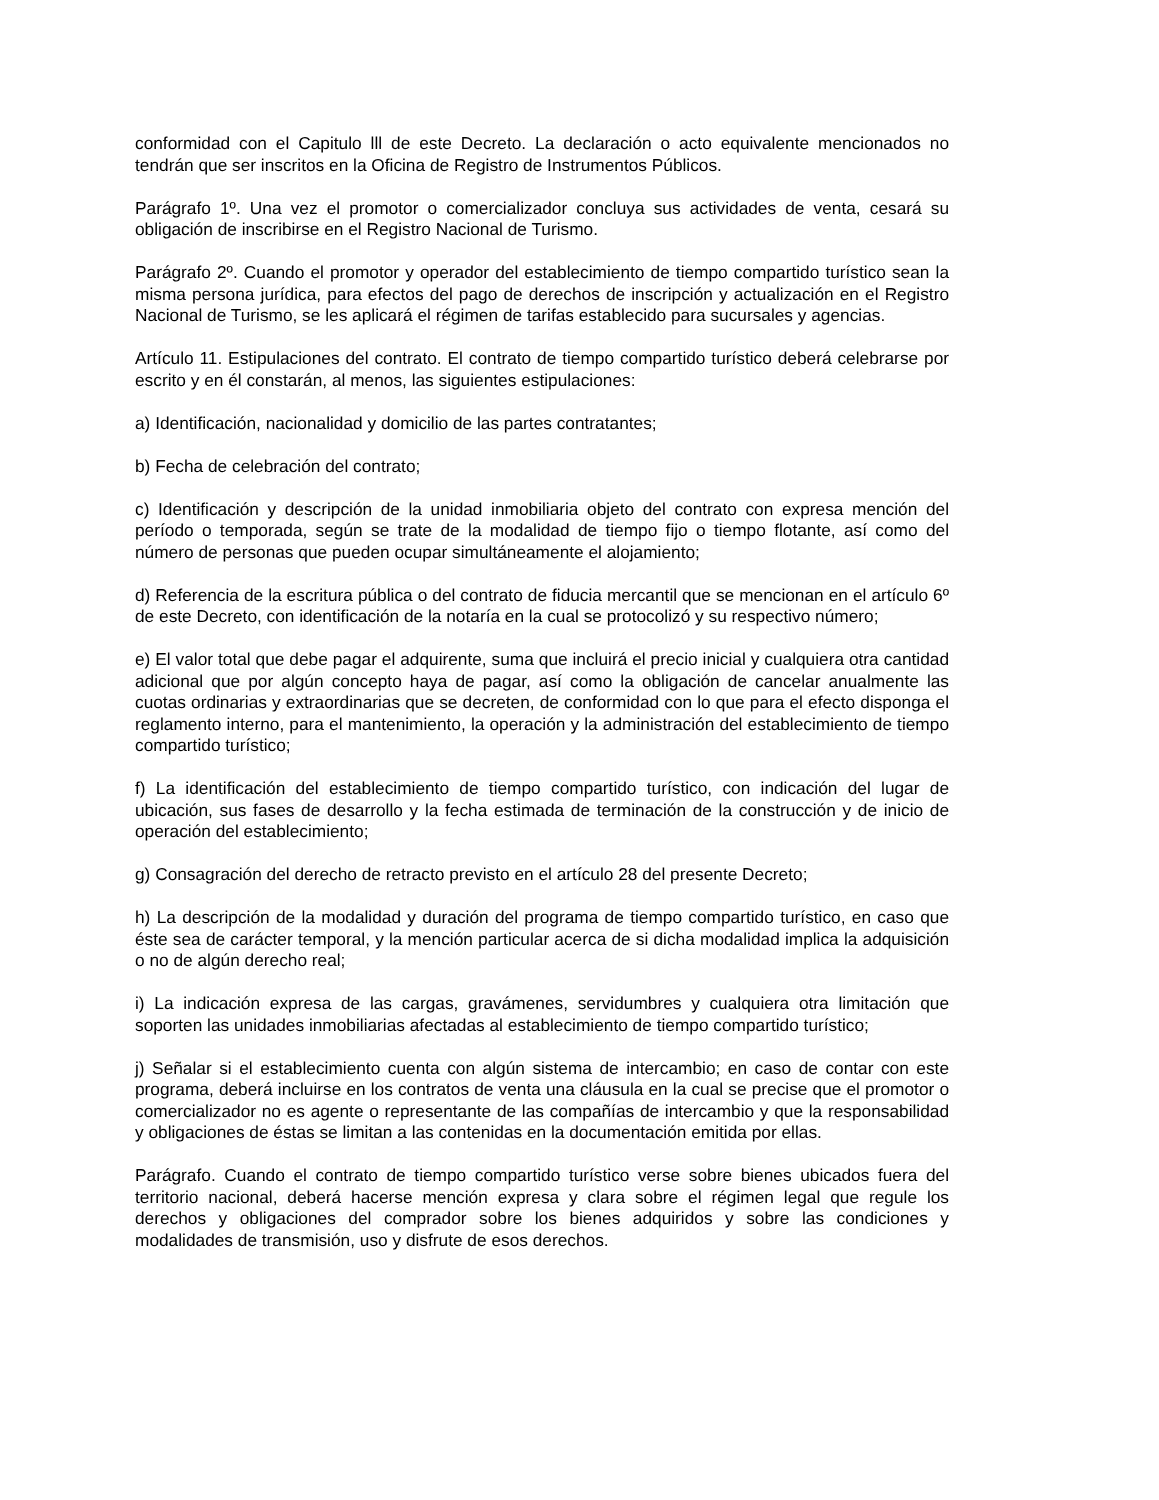conformidad con el Capitulo lll de este Decreto. La declaración o acto equivalente mencionados no tendrán que ser inscritos en la Oficina de Registro de Instrumentos Públicos.
Parágrafo 1º. Una vez el promotor o comercializador concluya sus actividades de venta, cesará su obligación de inscribirse en el Registro Nacional de Turismo.
Parágrafo 2º. Cuando el promotor y operador del establecimiento de tiempo compartido turístico sean la misma persona jurídica, para efectos del pago de derechos de inscripción y actualización en el Registro Nacional de Turismo, se les aplicará el régimen de tarifas establecido para sucursales y agencias.
Artículo 11. Estipulaciones del contrato. El contrato de tiempo compartido turístico deberá celebrarse por escrito y en él constarán, al menos, las siguientes estipulaciones:
a) Identificación, nacionalidad y domicilio de las partes contratantes;
b) Fecha de celebración del contrato;
c) Identificación y descripción de la unidad inmobiliaria objeto del contrato con expresa mención del período o temporada, según se trate de la modalidad de tiempo fijo o tiempo flotante, así como del número de personas que pueden ocupar simultáneamente el alojamiento;
d) Referencia de la escritura pública o del contrato de fiducia mercantil que se mencionan en el artículo 6º de este Decreto, con identificación de la notaría en la cual se protocolizó y su respectivo número;
e) El valor total que debe pagar el adquirente, suma que incluirá el precio inicial y cualquiera otra cantidad adicional que por algún concepto haya de pagar, así como la obligación de cancelar anualmente las cuotas ordinarias y extraordinarias que se decreten, de conformidad con lo que para el efecto disponga el reglamento interno, para el mantenimiento, la operación y la administración del establecimiento de tiempo compartido turístico;
f) La identificación del establecimiento de tiempo compartido turístico, con indicación del lugar de ubicación, sus fases de desarrollo y la fecha estimada de terminación de la construcción y de inicio de operación del establecimiento;
g) Consagración del derecho de retracto previsto en el artículo 28 del presente Decreto;
h) La descripción de la modalidad y duración del programa de tiempo compartido turístico, en caso que éste sea de carácter temporal, y la mención particular acerca de si dicha modalidad implica la adquisición o no de algún derecho real;
i) La indicación expresa de las cargas, gravámenes, servidumbres y cualquiera otra limitación que soporten las unidades inmobiliarias afectadas al establecimiento de tiempo compartido turístico;
j) Señalar si el establecimiento cuenta con algún sistema de intercambio; en caso de contar con este programa, deberá incluirse en los contratos de venta una cláusula en la cual se precise que el promotor o comercializador no es agente o representante de las compañías de intercambio y que la responsabilidad y obligaciones de éstas se limitan a las contenidas en la documentación emitida por ellas.
Parágrafo. Cuando el contrato de tiempo compartido turístico verse sobre bienes ubicados fuera del territorio nacional, deberá hacerse mención expresa y clara sobre el régimen legal que regule los derechos y obligaciones del comprador sobre los bienes adquiridos y sobre las condiciones y modalidades de transmisión, uso y disfrute de esos derechos.